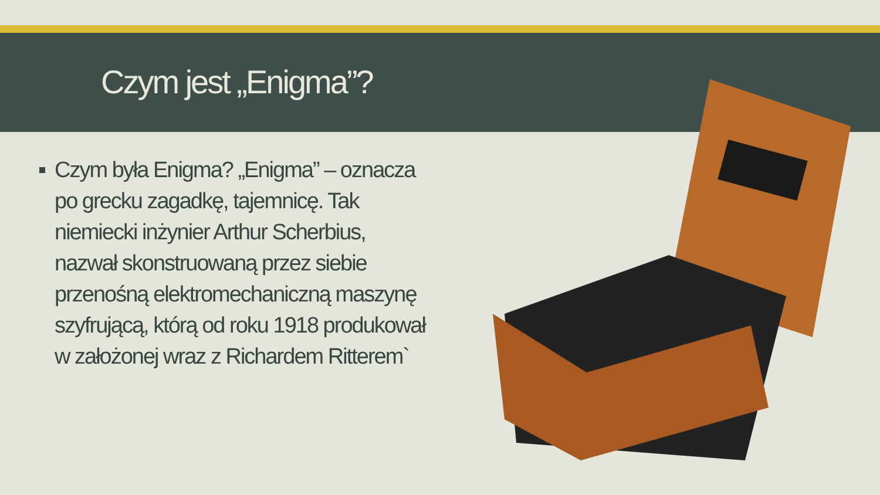Czym jest „Enigma”?
Czym była Enigma? „Enigma” – oznacza po grecku zagadkę, tajemnicę. Tak niemiecki inżynier Arthur Scherbius, nazwał skonstruowaną przez siebie przenośną elektromechaniczną maszynę szyfrującą, którą od roku 1918 produkował w założonej wraz z Richardem Ritterem`